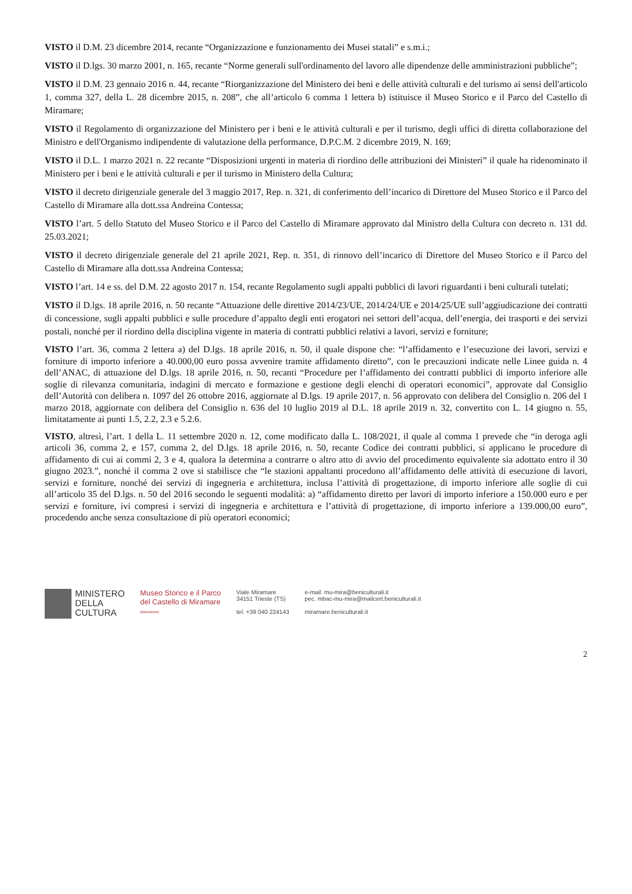VISTO il D.M. 23 dicembre 2014, recante “Organizzazione e funzionamento dei Musei statali” e s.m.i.;
VISTO il D.lgs. 30 marzo 2001, n. 165, recante “Norme generali sull'ordinamento del lavoro alle dipendenze delle amministrazioni pubbliche”;
VISTO il D.M. 23 gennaio 2016 n. 44, recante “Riorganizzazione del Ministero dei beni e delle attività culturali e del turismo ai sensi dell'articolo 1, comma 327, della L. 28 dicembre 2015, n. 208”, che all’articolo 6 comma 1 lettera b) istituisce il Museo Storico e il Parco del Castello di Miramare;
VISTO il Regolamento di organizzazione del Ministero per i beni e le attività culturali e per il turismo, degli uffici di diretta collaborazione del Ministro e dell'Organismo indipendente di valutazione della performance, D.P.C.M. 2 dicembre 2019, N. 169;
VISTO il D.L. 1 marzo 2021 n. 22 recante “Disposizioni urgenti in materia di riordino delle attribuzioni dei Ministeri” il quale ha ridenominato il Ministero per i beni e le attività culturali e per il turismo in Ministero della Cultura;
VISTO il decreto dirigenziale generale del 3 maggio 2017, Rep. n. 321, di conferimento dell’incarico di Direttore del Museo Storico e il Parco del Castello di Miramare alla dott.ssa Andreina Contessa;
VISTO l’art. 5 dello Statuto del Museo Storico e il Parco del Castello di Miramare approvato dal Ministro della Cultura con decreto n. 131 dd. 25.03.2021;
VISTO il decreto dirigenziale generale del 21 aprile 2021, Rep. n. 351, di rinnovo dell’incarico di Direttore del Museo Storico e il Parco del Castello di Miramare alla dott.ssa Andreina Contessa;
VISTO l’art. 14 e ss. del D.M. 22 agosto 2017 n. 154, recante Regolamento sugli appalti pubblici di lavori riguardanti i beni culturali tutelati;
VISTO il D.lgs. 18 aprile 2016, n. 50 recante “Attuazione delle direttive 2014/23/UE, 2014/24/UE e 2014/25/UE sull’aggiudicazione dei contratti di concessione, sugli appalti pubblici e sulle procedure d’appalto degli enti erogatori nei settori dell’acqua, dell’energia, dei trasporti e dei servizi postali, nonché per il riordino della disciplina vigente in materia di contratti pubblici relativi a lavori, servizi e forniture;
VISTO l’art. 36, comma 2 lettera a) del D.lgs. 18 aprile 2016, n. 50, il quale dispone che: “l’affidamento e l’esecuzione dei lavori, servizi e forniture di importo inferiore a 40.000,00 euro possa avvenire tramite affidamento diretto”, con le precauzioni indicate nelle Linee guida n. 4 dell’ANAC, di attuazione del D.lgs. 18 aprile 2016, n. 50, recanti “Procedure per l’affidamento dei contratti pubblici di importo inferiore alle soglie di rilevanza comunitaria, indagini di mercato e formazione e gestione degli elenchi di operatori economici”, approvate dal Consiglio dell’Autorità con delibera n. 1097 del 26 ottobre 2016, aggiornate al D.lgs. 19 aprile 2017, n. 56 approvato con delibera del Consiglio n. 206 del 1 marzo 2018, aggiornate con delibera del Consiglio n. 636 del 10 luglio 2019 al D.L. 18 aprile 2019 n. 32, convertito con L. 14 giugno n. 55, limitatamente ai punti 1.5, 2.2, 2.3 e 5.2.6.
VISTO, altresì, l’art. 1 della L. 11 settembre 2020 n. 12, come modificato dalla L. 108/2021, il quale al comma 1 prevede che “in deroga agli articoli 36, comma 2, e 157, comma 2, del D.lgs. 18 aprile 2016, n. 50, recante Codice dei contratti pubblici, si applicano le procedure di affidamento di cui ai commi 2, 3 e 4, qualora la determina a contrarre o altro atto di avvio del procedimento equivalente sia adottato entro il 30 giugno 2023.”, nonché il comma 2 ove si stabilisce che “le stazioni appaltanti procedono all’affidamento delle attività di esecuzione di lavori, servizi e forniture, nonché dei servizi di ingegneria e architettura, inclusa l’attività di progettazione, di importo inferiore alle soglie di cui all’articolo 35 del D.lgs. n. 50 del 2016 secondo le seguenti modalità: a) “affidamento diretto per lavori di importo inferiore a 150.000 euro e per servizi e forniture, ivi compresi i servizi di ingegneria e architettura e l’attività di progettazione, di importo inferiore a 139.000,00 euro”, procedendo anche senza consultazione di più operatori economici;
MINISTERO
DELLA
CULTURA
Museo Storico e il Parco
del Castello di Miramare
MIRAMARE
Viale Miramare
34151 Trieste (TS)
tel. +39 040 224143
e-mail. mu-mira@beniculturali.it
pec. mbac-mu-mira@mailcert.beniculturali.it
miramare.beniculturali.it
2